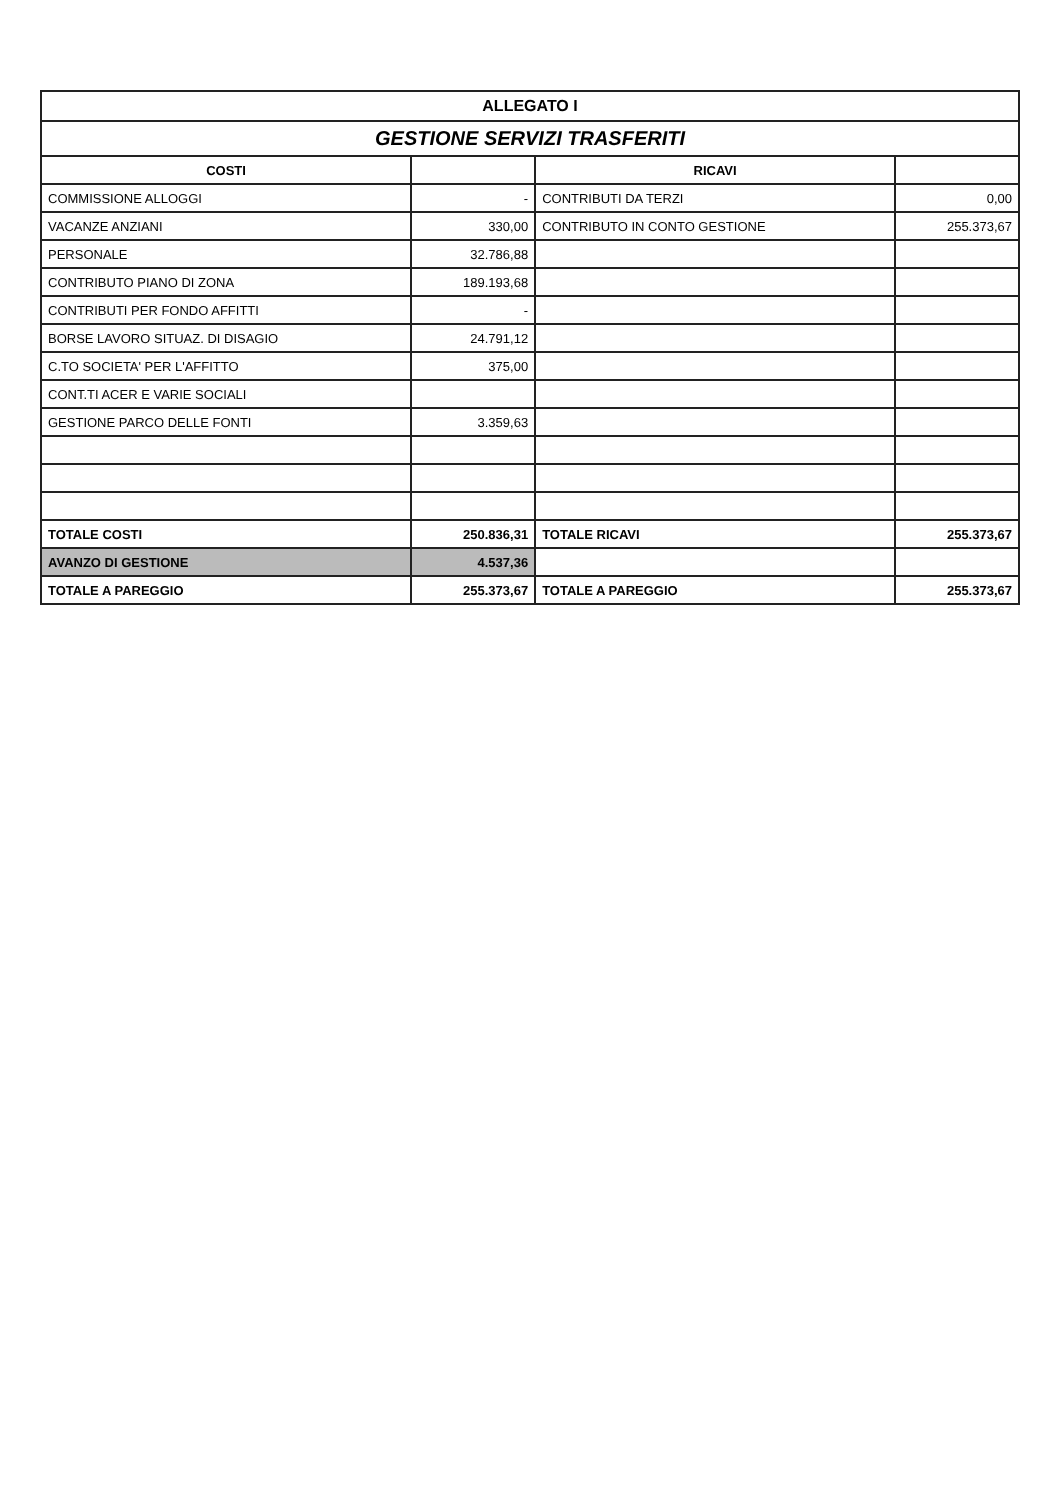| ALLEGATO I | | | |
| GESTIONE SERVIZI TRASFERITI | | | |
| COSTI | | RICAVI | |
| COMMISSIONE ALLOGGI | - | CONTRIBUTI DA TERZI | 0,00 |
| VACANZE ANZIANI | 330,00 | CONTRIBUTO IN CONTO GESTIONE | 255.373,67 |
| PERSONALE | 32.786,88 | | |
| CONTRIBUTO PIANO DI ZONA | 189.193,68 | | |
| CONTRIBUTI PER FONDO AFFITTI | - | | |
| BORSE LAVORO SITUAZ. DI DISAGIO | 24.791,12 | | |
| C.TO SOCIETA' PER L'AFFITTO | 375,00 | | |
| CONT.TI ACER E VARIE SOCIALI | | | |
| GESTIONE PARCO DELLE FONTI | 3.359,63 | | |
| TOTALE COSTI | 250.836,31 | TOTALE RICAVI | 255.373,67 |
| AVANZO DI GESTIONE | 4.537,36 | | |
| TOTALE A PAREGGIO | 255.373,67 | TOTALE A PAREGGIO | 255.373,67 |